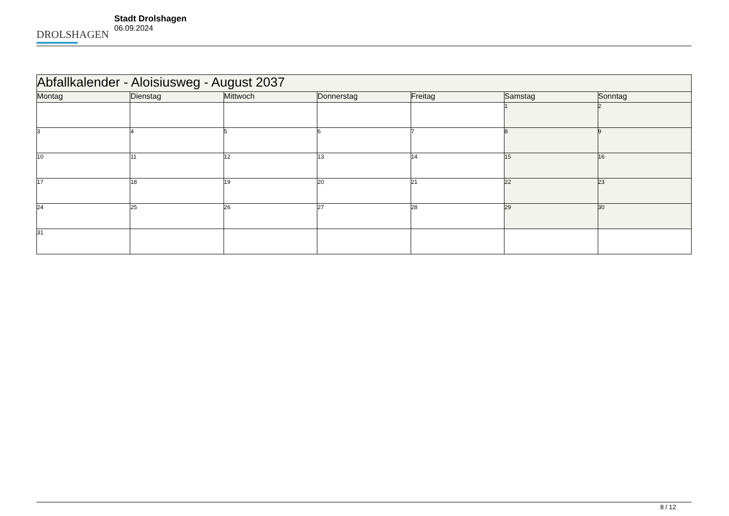DROLSHAGEN
Stadt Drolshagen
06.09.2024
| Abfallkalender - Aloisiusweg - August 2037 | | | | | | |
| --- | --- | --- | --- | --- | --- | --- |
| Montag | Dienstag | Mittwoch | Donnerstag | Freitag | Samstag | Sonntag |
| | | | | | 1 | 2 |
| 3 | 4 | 5 | 6 | 7 | 8 | 9 |
| 10 | 11 | 12 | 13 | 14 | 15 | 16 |
| 17 | 18 | 19 | 20 | 21 | 22 | 23 |
| 24 | 25 | 26 | 27 | 28 | 29 | 30 |
| 31 | | | | | | |
8 / 12